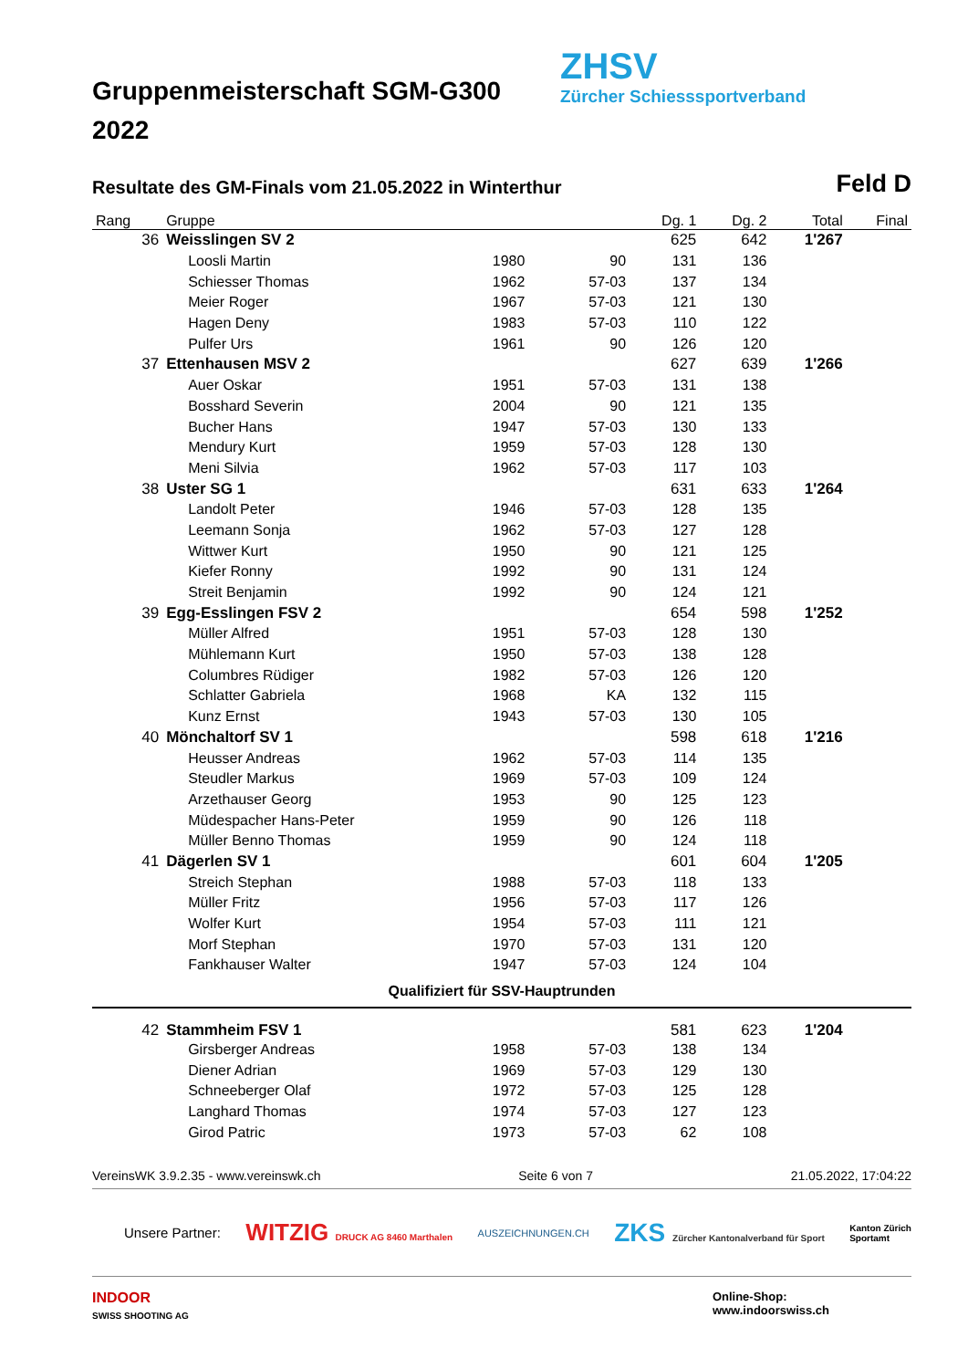Gruppenmeisterschaft SGM-G300
2022
ZHSV
Zürcher Schiesssportverband
Resultate des GM-Finals vom 21.05.2022 in Winterthur
Feld D
| Rang | Gruppe | | | Dg. 1 | Dg. 2 | Total | Final |
| --- | --- | --- | --- | --- | --- | --- | --- |
| 36 | Weisslingen SV 2 | | | 625 | 642 | 1'267 | |
| | Loosli Martin | 1980 | 90 | 131 | 136 | | |
| | Schiesser Thomas | 1962 | 57-03 | 137 | 134 | | |
| | Meier Roger | 1967 | 57-03 | 121 | 130 | | |
| | Hagen Deny | 1983 | 57-03 | 110 | 122 | | |
| | Pulfer Urs | 1961 | 90 | 126 | 120 | | |
| 37 | Ettenhausen MSV 2 | | | 627 | 639 | 1'266 | |
| | Auer Oskar | 1951 | 57-03 | 131 | 138 | | |
| | Bosshard Severin | 2004 | 90 | 121 | 135 | | |
| | Bucher Hans | 1947 | 57-03 | 130 | 133 | | |
| | Mendury Kurt | 1959 | 57-03 | 128 | 130 | | |
| | Meni Silvia | 1962 | 57-03 | 117 | 103 | | |
| 38 | Uster SG 1 | | | 631 | 633 | 1'264 | |
| | Landolt Peter | 1946 | 57-03 | 128 | 135 | | |
| | Leemann Sonja | 1962 | 57-03 | 127 | 128 | | |
| | Wittwer Kurt | 1950 | 90 | 121 | 125 | | |
| | Kiefer Ronny | 1992 | 90 | 131 | 124 | | |
| | Streit Benjamin | 1992 | 90 | 124 | 121 | | |
| 39 | Egg-Esslingen FSV 2 | | | 654 | 598 | 1'252 | |
| | Müller Alfred | 1951 | 57-03 | 128 | 130 | | |
| | Mühlemann Kurt | 1950 | 57-03 | 138 | 128 | | |
| | Columbres Rüdiger | 1982 | 57-03 | 126 | 120 | | |
| | Schlatter Gabriela | 1968 | KA | 132 | 115 | | |
| | Kunz Ernst | 1943 | 57-03 | 130 | 105 | | |
| 40 | Mönchaltorf SV 1 | | | 598 | 618 | 1'216 | |
| | Heusser Andreas | 1962 | 57-03 | 114 | 135 | | |
| | Steudler Markus | 1969 | 57-03 | 109 | 124 | | |
| | Arzethauser Georg | 1953 | 90 | 125 | 123 | | |
| | Müdespacher Hans-Peter | 1959 | 90 | 126 | 118 | | |
| | Müller Benno Thomas | 1959 | 90 | 124 | 118 | | |
| 41 | Dägerlen SV 1 | | | 601 | 604 | 1'205 | |
| | Streich Stephan | 1988 | 57-03 | 118 | 133 | | |
| | Müller Fritz | 1956 | 57-03 | 117 | 126 | | |
| | Wolfer Kurt | 1954 | 57-03 | 111 | 121 | | |
| | Morf Stephan | 1970 | 57-03 | 131 | 120 | | |
| | Fankhauser Walter | 1947 | 57-03 | 124 | 104 | | |
| Qualifiziert für SSV-Hauptrunden | | | | | | | |
| 42 | Stammheim FSV 1 | | | 581 | 623 | 1'204 | |
| | Girsberger Andreas | 1958 | 57-03 | 138 | 134 | | |
| | Diener Adrian | 1969 | 57-03 | 129 | 130 | | |
| | Schneeberger Olaf | 1972 | 57-03 | 125 | 128 | | |
| | Langhard Thomas | 1974 | 57-03 | 127 | 123 | | |
| | Girod Patric | 1973 | 57-03 | 62 | 108 | | |
VereinsWK 3.9.2.35 - www.vereinswk.ch Seite 6 von 7 21.05.2022, 17:04:22
Unsere Partner: WITZIG DRUCK AG 8460 Marthalen AUSZEICHNUNGEN.CH ZKS Zürcher Kantonalverband für Sport Kanton Zürich
Sportamt
INDOOR
SWISS SHOOTING AG Online-Shop:
www.indoorswiss.ch